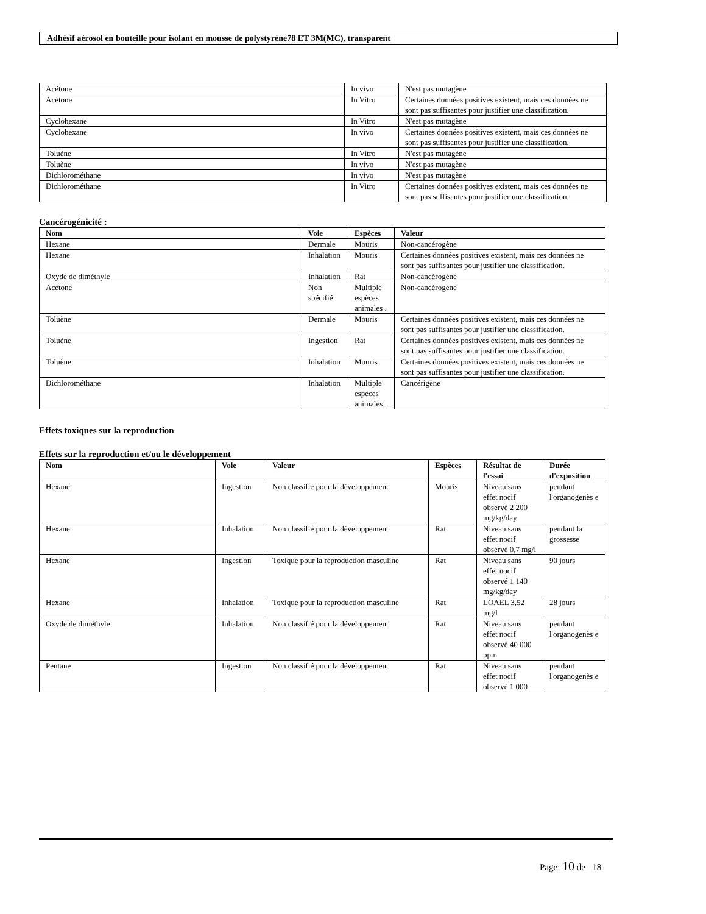Adhésif aérosol en bouteille pour isolant en mousse de polystyrène78 ET 3M(MC), transparent
| Acétone | In vivo | N'est pas mutagène |
| Acétone | In Vitro | Certaines données positives existent, mais ces données ne sont pas suffisantes pour justifier une classification. |
| Cyclohexane | In Vitro | N'est pas mutagène |
| Cyclohexane | In vivo | Certaines données positives existent, mais ces données ne sont pas suffisantes pour justifier une classification. |
| Toluène | In Vitro | N'est pas mutagène |
| Toluène | In vivo | N'est pas mutagène |
| Dichlorométhane | In vivo | N'est pas mutagène |
| Dichlorométhane | In Vitro | Certaines données positives existent, mais ces données ne sont pas suffisantes pour justifier une classification. |
Cancérogénicité :
| Nom | Voie | Espèces | Valeur |
| --- | --- | --- | --- |
| Hexane | Dermale | Mouris | Non-cancérogène |
| Hexane | Inhalation | Mouris | Certaines données positives existent, mais ces données ne sont pas suffisantes pour justifier une classification. |
| Oxyde de diméthyle | Inhalation | Rat | Non-cancérogène |
| Acétone | Non spécifié | Multiple espèces animales . | Non-cancérogène |
| Toluène | Dermale | Mouris | Certaines données positives existent, mais ces données ne sont pas suffisantes pour justifier une classification. |
| Toluène | Ingestion | Rat | Certaines données positives existent, mais ces données ne sont pas suffisantes pour justifier une classification. |
| Toluène | Inhalation | Mouris | Certaines données positives existent, mais ces données ne sont pas suffisantes pour justifier une classification. |
| Dichlorométhane | Inhalation | Multiple espèces animales . | Cancérigène |
Effets toxiques sur la reproduction
Effets sur la reproduction et/ou le développement
| Nom | Voie | Valeur | Espèces | Résultat de l'essai | Durée d'exposition |
| --- | --- | --- | --- | --- | --- |
| Hexane | Ingestion | Non classifié pour la développement | Mouris | Niveau sans effet nocif observé 2 200 mg/kg/day | pendant l'organogenès e |
| Hexane | Inhalation | Non classifié pour la développement | Rat | Niveau sans effet nocif observé 0,7 mg/l | pendant la grossesse |
| Hexane | Ingestion | Toxique pour la reproduction masculine | Rat | Niveau sans effet nocif observé 1 140 mg/kg/day | 90 jours |
| Hexane | Inhalation | Toxique pour la reproduction masculine | Rat | LOAEL 3,52 mg/l | 28 jours |
| Oxyde de diméthyle | Inhalation | Non classifié pour la développement | Rat | Niveau sans effet nocif observé 40 000 ppm | pendant l'organogenès e |
| Pentane | Ingestion | Non classifié pour la développement | Rat | Niveau sans effet nocif observé 1 000 | pendant l'organogenès e |
Page: 10 de 18